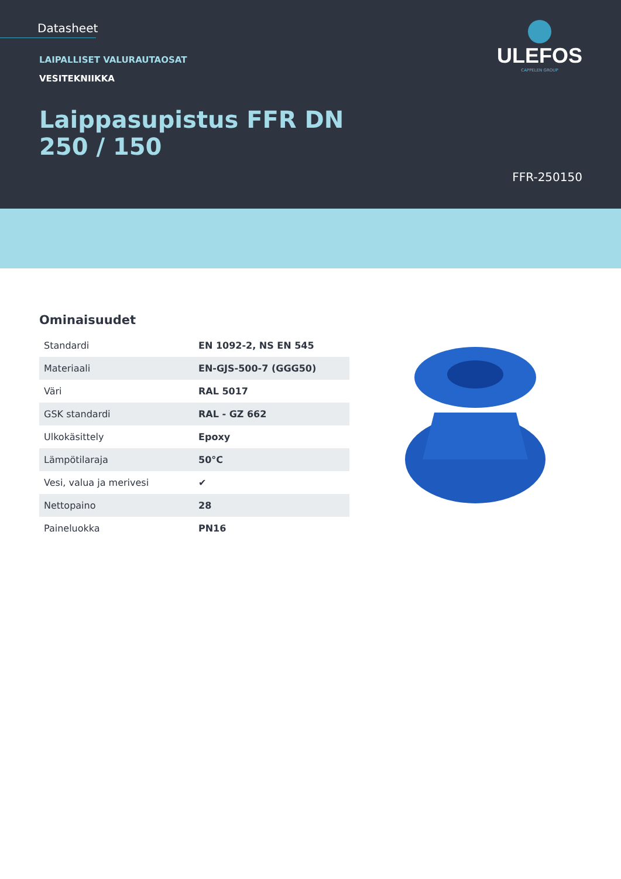Datasheet
ULEFOS
CAPPELEN GROUP
LAIPALLISET VALURAUTAOSAT
VESITEKNIIKKA
Laippasupistus FFR DN
250 / 150
FFR-250150
Ominaisuudet
| Standardi | EN 1092-2, NS EN 545 |
| Materiaali | EN-GJS-500-7 (GGG50) |
| Väri | RAL 5017 |
| GSK standardi | RAL - GZ 662 |
| Ulkokäsittely | Epoxy |
| Lämpötilaraja | 50°C |
| Vesi, valua ja merivesi | ✔ |
| Nettopaino | 28 |
| Paineluokka | PN16 |